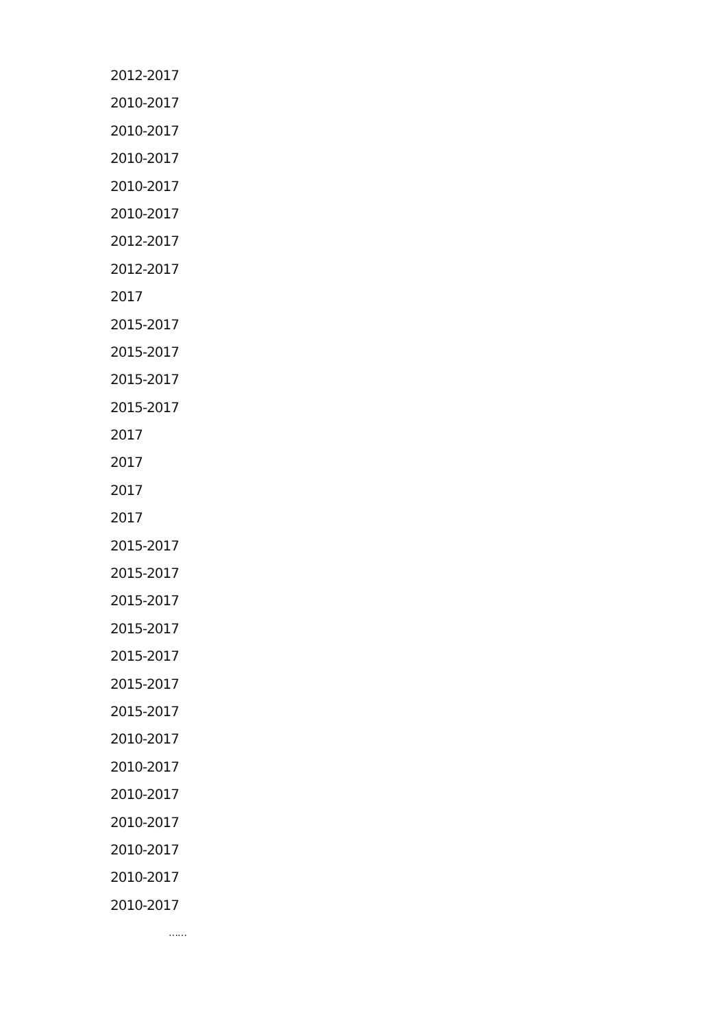2012-2017
2010-2017
2010-2017
2010-2017
2010-2017
2010-2017
2012-2017
2012-2017
2017
2015-2017
2015-2017
2015-2017
2015-2017
2017
2017
2017
2017
2015-2017
2015-2017
2015-2017
2015-2017
2015-2017
2015-2017
2015-2017
2010-2017
2010-2017
2010-2017
2010-2017
2010-2017
2010-2017
2010-2017
……